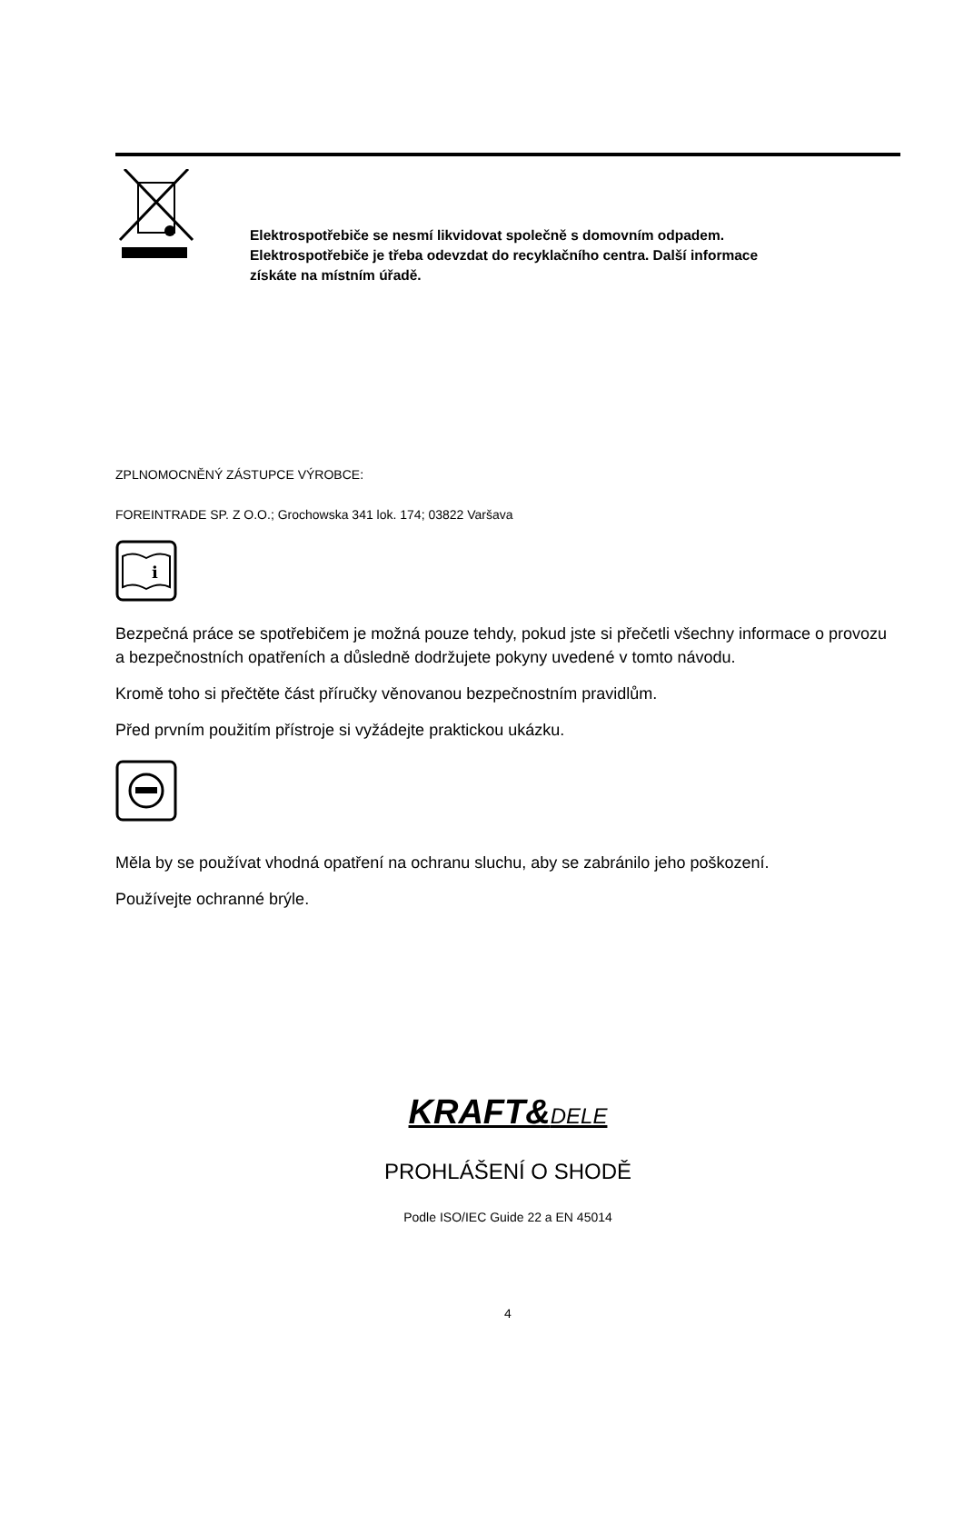Elektrospotřebiče se nesmí likvidovat společně s domovním odpadem.
Elektrospotřebiče je třeba odevzdat do recyklačního centra. Další informace
získáte na místním úřadě.
ZPLNOMOCNĚNÝ ZÁSTUPCE VÝROBCE:
FOREINTRADE SP. Z O.O.; Grochowska 341 lok. 174; 03822 Varšava
i
Bezpečná práce se spotřebičem je možná pouze tehdy, pokud jste si přečetli všechny informace o provozu a bezpečnostních opatřeních a důsledně dodržujete pokyny uvedené v tomto návodu.
Kromě toho si přečtěte část příručky věnovanou bezpečnostním pravidlům.
Před prvním použitím přístroje si vyžádejte praktickou ukázku.
Měla by se používat vhodná opatření na ochranu sluchu, aby se zabránilo jeho poškození.
Používejte ochranné brýle.
KRAFT&DELE
PROHLÁŠENÍ O SHODĚ
Podle ISO/IEC Guide 22 a EN 45014
4